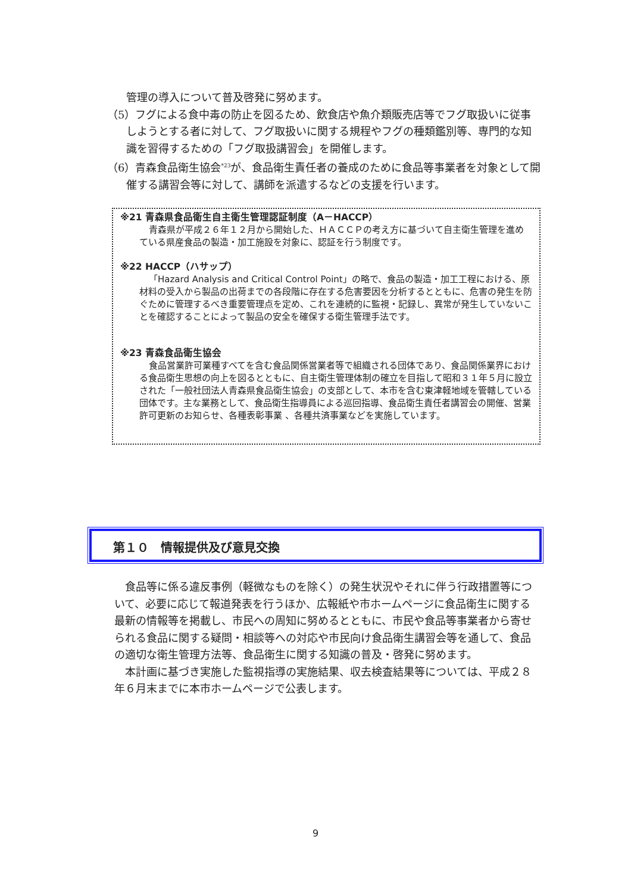管理の導入について普及啓発に努めます。
（5）フグによる食中毒の防止を図るため、飲食店や魚介類販売店等でフグ取扱いに従事しようとする者に対して、フグ取扱いに関する規程やフグの種類鑑別等、専門的な知識を習得するための「フグ取扱講習会」を開催します。
（6）青森食品衛生協会<sup>*23</sup>が、食品衛生責任者の養成のために食品等事業者を対象として開催する講習会等に対して、講師を派遣するなどの支援を行います。
※21 青森県食品衛生自主衛生管理認証制度（A－HACCP）
青森県が平成２６年１２月から開始した、ＨＡＣＣＰの考え方に基づいて自主衛生管理を進めている県産食品の製造・加工施設を対象に、認証を行う制度です。
※22 HACCP（ハサップ）
「Hazard Analysis and Critical Control Point」の略で、食品の製造・加工工程における、原材料の受入から製品の出荷までの各段階に存在する危害要因を分析するとともに、危害の発生を防ぐために管理するべき重要管理点を定め、これを連続的に監視・記録し、異常が発生していないことを確認することによって製品の安全を確保する衛生管理手法です。
※23 青森食品衛生協会
食品営業許可業種すべてを含む食品関係営業者等で組織される団体であり、食品関係業界における食品衛生思想の向上を図るとともに、自主衛生管理体制の確立を目指して昭和３１年５月に設立された「一般社団法人青森県食品衛生協会」の支部として、本市を含む東津軽地域を管轄している団体です。主な業務として、食品衛生指導員による巡回指導、食品衛生責任者講習会の開催、営業許可更新のお知らせ、各種表彰事業 、各種共済事業などを実施しています。
第１０　情報提供及び意見交換
食品等に係る違反事例（軽微なものを除く）の発生状況やそれに伴う行政措置等について、必要に応じて報道発表を行うほか、広報紙や市ホームページに食品衛生に関する最新の情報等を掲載し、市民への周知に努めるとともに、市民や食品等事業者から寄せられる食品に関する疑問・相談等への対応や市民向け食品衛生講習会等を通して、食品の適切な衛生管理方法等、食品衛生に関する知識の普及・啓発に努めます。
本計画に基づき実施した監視指導の実施結果、収去検査結果等については、平成２８年６月末までに本市ホームページで公表します。
9